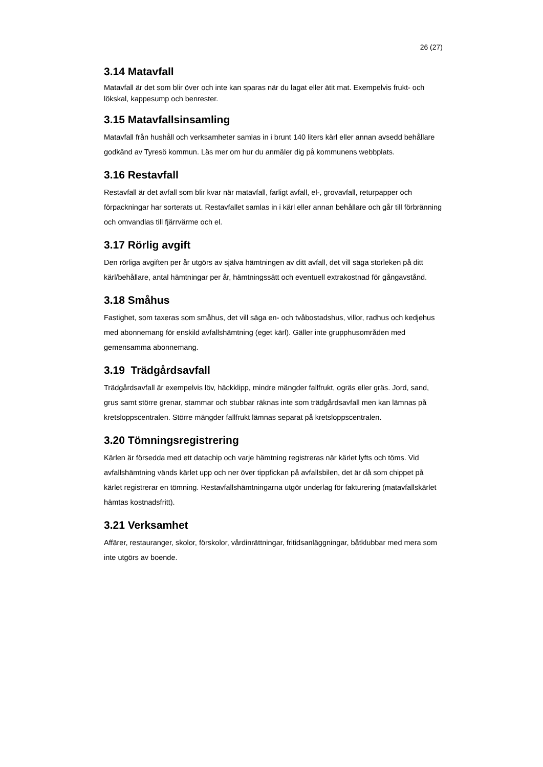26 (27)
3.14 Matavfall
Matavfall är det som blir över och inte kan sparas när du lagat eller ätit mat. Exempelvis frukt- och lökskal, kappesump och benrester.
3.15 Matavfallsinsamling
Matavfall från hushåll och verksamheter samlas in i brunt 140 liters kärl eller annan avsedd behållare godkänd av Tyresö kommun. Läs mer om hur du anmäler dig på kommunens webbplats.
3.16 Restavfall
Restavfall är det avfall som blir kvar när matavfall, farligt avfall, el-, grovavfall, returpapper och förpackningar har sorterats ut. Restavfallet samlas in i kärl eller annan behållare och går till förbränning och omvandlas till fjärrvärme och el.
3.17 Rörlig avgift
Den rörliga avgiften per år utgörs av själva hämtningen av ditt avfall, det vill säga storleken på ditt kärl/behållare, antal hämtningar per år, hämtningssätt och eventuell extrakostnad för gångavstånd.
3.18 Småhus
Fastighet, som taxeras som småhus, det vill säga en- och tvåbostadshus, villor, radhus och kedjehus med abonnemang för enskild avfallshämtning (eget kärl). Gäller inte grupphusområden med gemensamma abonnemang.
3.19 Trädgårdsavfall
Trädgårdsavfall är exempelvis löv, häckklipp, mindre mängder fallfrukt, ogräs eller gräs. Jord, sand, grus samt större grenar, stammar och stubbar räknas inte som trädgårdsavfall men kan lämnas på kretsloppscentralen. Större mängder fallfrukt lämnas separat på kretsloppscentralen.
3.20 Tömningsregistrering
Kärlen är försedda med ett datachip och varje hämtning registreras när kärlet lyfts och töms. Vid avfallshämtning vänds kärlet upp och ner över tippfickan på avfallsbilen, det är då som chippet på kärlet registrerar en tömning. Restavfallshämtningarna utgör underlag för fakturering (matavfallskärlet hämtas kostnadsfritt).
3.21 Verksamhet
Affärer, restauranger, skolor, förskolor, vårdinrättningar, fritidsanläggningar, båtklubbar med mera som inte utgörs av boende.